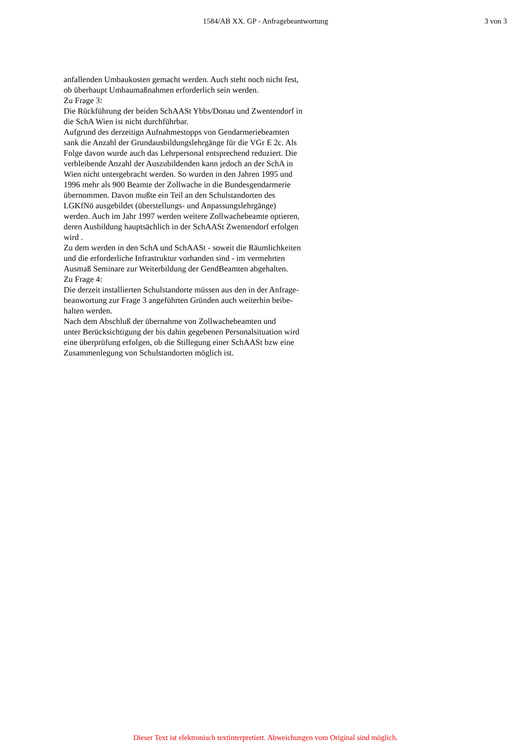1584/AB XX. GP - Anfragebeantwortung
3 von 3
anfallenden Umbaukosten gemacht werden. Auch steht noch nicht fest,
ob überhaupt Umbaumaßnahmen erforderlich sein werden.
Zu Frage 3:
Die Rückführung der beiden SchAASt Ybbs/Donau und Zwentendorf in
die SchA Wien ist nicht durchführbar.
Aufgrund des derzeitign Aufnahmestopps von Gendarmeriebeamten
sank die Anzahl der Grundausbildungslehrgänge für die VGr E 2c. Als
Folge davon wurde auch das Lehrpersonal entsprechend reduziert. Die
verbleibende Anzahl der Auszubildenden kann jedoch an der SchA in
Wien nicht untergebracht werden. So wurden in den Jahren 1995 und
1996 mehr als 900 Beamte der Zollwache in die Bundesgendarmerie
übernommen. Davon mußte ein Teil an den Schulstandorten des
LGKfNö ausgebildet (überstellungs- und Anpassungslehrgänge)
werden. Auch im Jahr 1997 werden weitere Zollwachebeamte optieren,
deren Ausbildung hauptsächlich in der SchAASt Zwentendorf erfolgen
wird .
Zu dem werden in den SchA und SchAASt - soweit die Räumlichkeiten
und die erforderliche Infrastruktur vorhanden sind - im vermehrten
Ausmaß Seminare zur Weiterbildung der GendBeamten abgehalten.
Zu Frage 4:
Die derzeit installierten Schulstandorte müssen aus den in der Anfrage-
beanwortung zur Frage 3 angeführten Gründen auch weiterhin beibe-
halten werden.
Nach dem Abschluß der übernahme von Zollwachebeamten und
unter Berücksichtigung der bis dahin gegebenen Personalsituation wird
eine überprüfung erfolgen, ob die Stillegung einer SchAASt bzw eine
Zusammenlegung von Schulstandorten möglich ist.
Dieser Text ist elektronisch textinterpretiert. Abweichungen vom Original sind möglich.